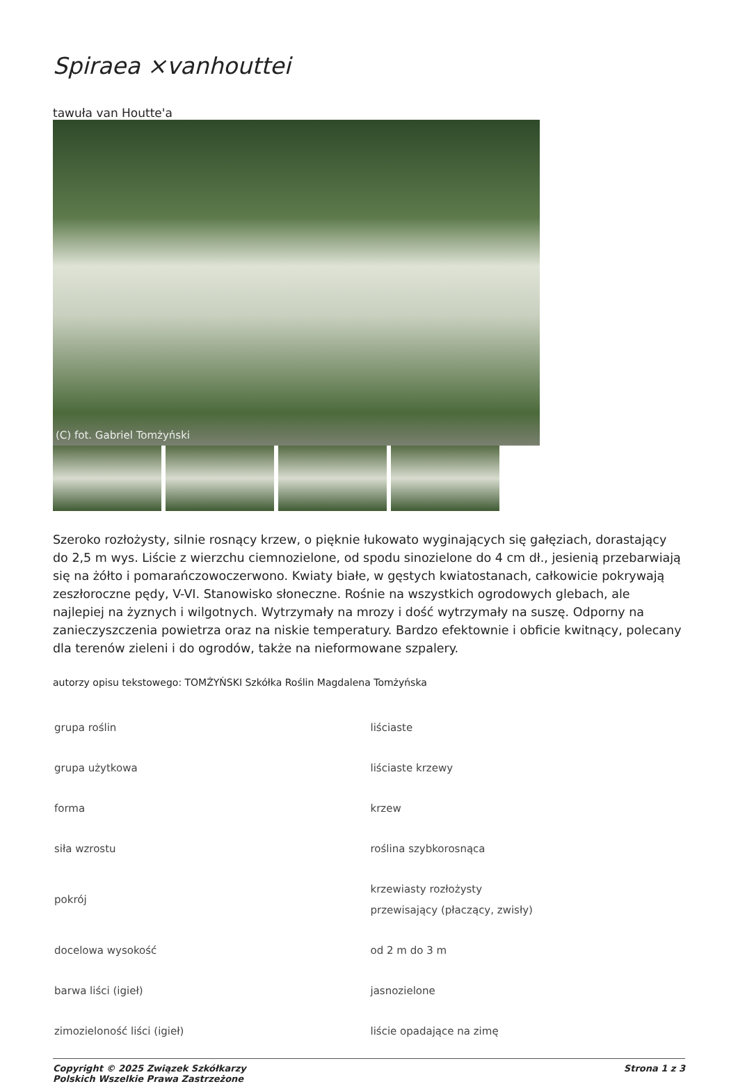Spiraea ×vanhouttei
tawuła van Houtte'a
(C) fot. Gabriel Tomżyński
Szeroko rozłożysty, silnie rosnący krzew, o pięknie łukowato wyginających się gałęziach, dorastający do 2,5 m wys. Liście z wierzchu ciemnozielone, od spodu sinozielone do 4 cm dł., jesienią przebarwiają się na żółto i pomarańczowoczerwono. Kwiaty białe, w gęstych kwiatostanach, całkowicie pokrywają zeszłoroczne pędy, V-VI. Stanowisko słoneczne. Rośnie na wszystkich ogrodowych glebach, ale najlepiej na żyznych i wilgotnych. Wytrzymały na mrozy i dość wytrzymały na suszę. Odporny na zanieczyszczenia powietrza oraz na niskie temperatury. Bardzo efektownie i obficie kwitnący, polecany dla terenów zieleni i do ogrodów, także na nieformowane szpalery.
autorzy opisu tekstowego: TOMŻYŃSKI Szkółka Roślin Magdalena Tomżyńska
| grupa roślin | liściaste |
| grupa użytkowa | liściaste krzewy |
| forma | krzew |
| siła wzrostu | roślina szybkorosnąca |
| pokrój | krzewiasty rozłożysty przewisający (płaczący, zwisły) |
| docelowa wysokość | od 2 m do 3 m |
| barwa liści (igieł) | jasnozielone |
| zimozieloność liści (igieł) | liście opadające na zimę |
Copyright © 2025 Związek Szkółkarzy
Polskich Wszelkie Prawa Zastrzeżone
Strona 1 z 3